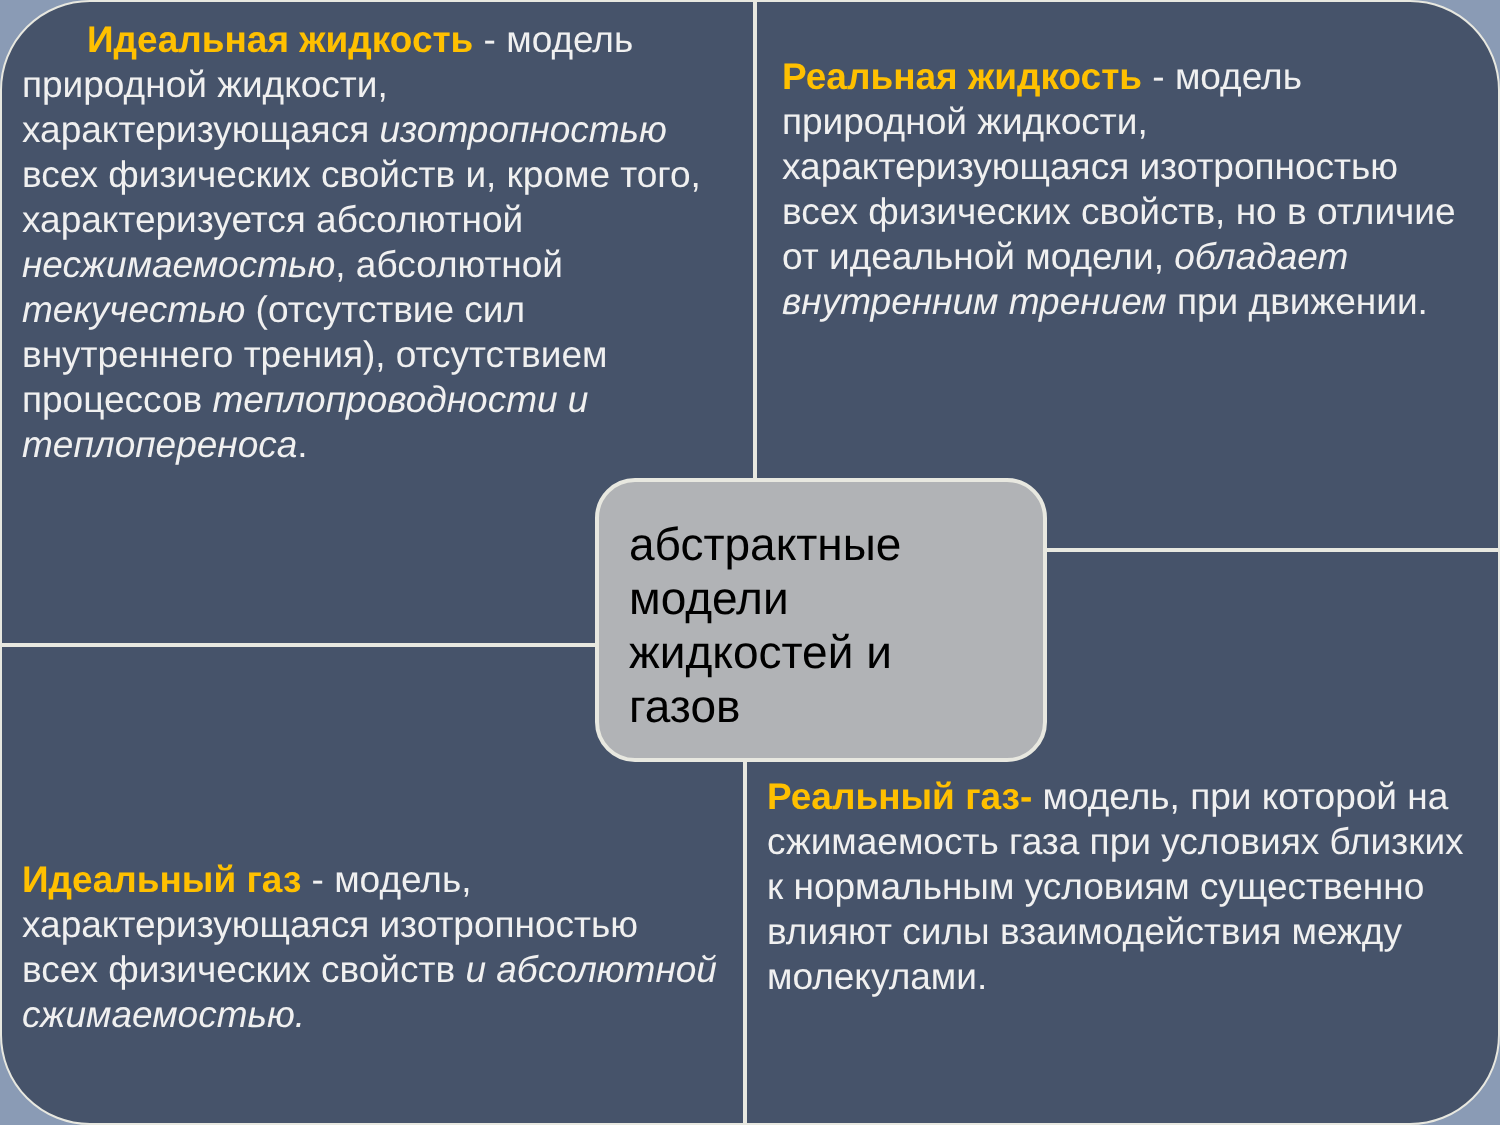Идеальная жидкость - модель природной жидкости, характеризующаяся изотропностью всех физических свойств и, кроме того, характеризуется абсолютной несжимаемостью, абсолютной текучестью (отсутствие сил внутреннего трения), отсутствием процессов теплопроводности и теплопереноса.
Реальная жидкость - модель природной жидкости, характеризующаяся изотропностью всех физических свойств, но в отличие от идеальной модели, обладает внутренним трением при движении.
Идеальный газ - модель, характеризующаяся изотропностью всех физических свойств и абсолютной сжимаемостью.
Реальный газ- модель, при которой на сжимаемость газа при условиях близких к нормальным условиям существенно влияют силы взаимодействия между молекулами.
абстрактные модели жидкостей и газов